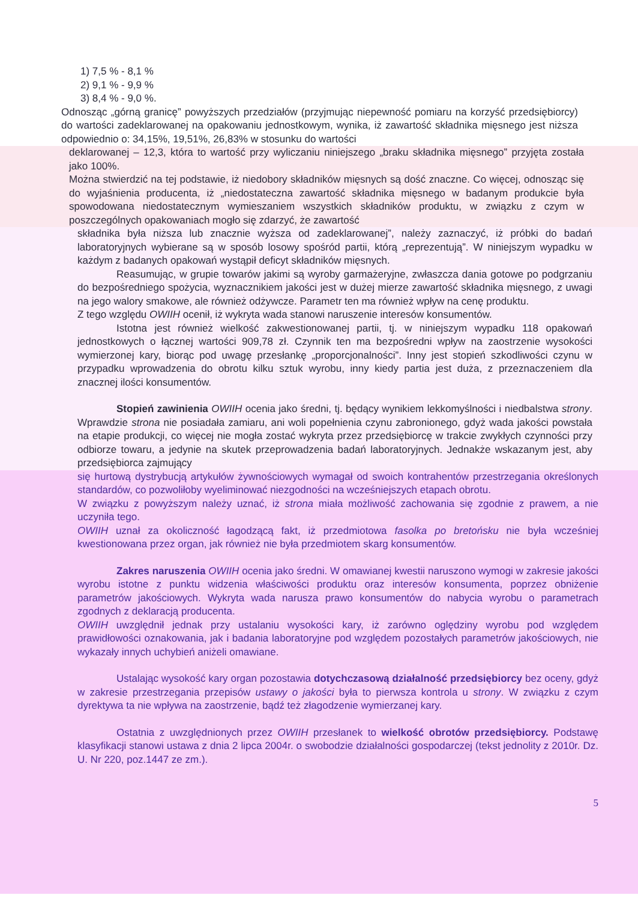1) 7,5 % - 8,1 %
2) 9,1 % - 9,9 %
3) 8,4 % - 9,0 %.
Odnosząc „górną granicę” powyższych przedziałów (przyjmując niepewność pomiaru na korzyść przedsiębiorcy) do wartości zadeklarowanej na opakowaniu jednostkowym, wynika, iż zawartość składnika mięsnego jest niższa odpowiednio o: 34,15%, 19,51%, 26,83% w stosunku do wartości
deklarowanej – 12,3, która to wartość przy wyliczaniu niniejszego „braku składnika mięsnego” przyjęta została jako 100%.
Można stwierdzić na tej podstawie, iż niedobory składników mięsnych są dość znaczne. Co więcej, odnosząc się do wyjaśnienia producenta, iż „niedostateczna zawartość składnika mięsnego w badanym produkcie była spowodowana niedostatecznym wymieszaniem wszystkich składników produktu, w związku z czym w poszczególnych opakowaniach mogło się zdarzyć, że zawartość
składnika była niższa lub znacznie wyższa od zadeklarowanej”, należy zaznaczyć, iż próbki do badań laboratoryjnych wybierane są w sposób losowy spośród partii, którą „reprezentują”. W niniejszym wypadku w każdym z badanych opakowań wystąpił deficyt składników mięsnych.
Reasumując, w grupie towarów jakimi są wyroby garmażeryjne, zwłaszcza dania gotowe po podgrzaniu do bezpośredniego spożycia, wyznacznikiem jakości jest w dużej mierze zawartość składnika mięsnego, z uwagi na jego walory smakowe, ale również odżywcze. Parametr ten ma również wpływ na cenę produktu.
Z tego względu OWIIH ocenił, iż wykryta wada stanowi naruszenie interesów konsumentów.
Istotna jest również wielkość zakwestionowanej partii, tj. w niniejszym wypadku 118 opakowań jednostkowych o łącznej wartości 909,78 zł. Czynnik ten ma bezpośredni wpływ na zaostrzenie wysokości wymierzonej kary, biorąc pod uwagę przesłankę „proporcjonalności”. Inny jest stopień szkodliwości czynu w przypadku wprowadzenia do obrotu kilku sztuk wyrobu, inny kiedy partia jest duża, z przeznaczeniem dla znacznej ilości konsumentów.
Stopień zawinienia OWIIH ocenia jako średni, tj. będący wynikiem lekkomyślności i niedbalstwa strony. Wprawdzie strona nie posiadała zamiaru, ani woli popełnienia czynu zabronionego, gdyż wada jakości powstała na etapie produkcji, co więcej nie mogła zostać wykryta przez przedsiębiorcę w trakcie zwykłych czynności przy odbiorze towaru, a jedynie na skutek przeprowadzenia badań laboratoryjnych. Jednakże wskazanym jest, aby przedsiębiorca zajmujący
się hurtową dystrybucją artykułów żywnościowych wymagał od swoich kontrahentów przestrzegania określonych standardów, co pozwoliłoby wyeliminować niezgodności na wcześniejszych etapach obrotu.
W związku z powyższym należy uznać, iż strona miała możliwość zachowania się zgodnie z prawem, a nie uczyniła tego.
OWIIH uznał za okoliczność łagodzącą fakt, iż przedmiotowa fasolka po bretońsku nie była wcześniej kwestionowana przez organ, jak również nie była przedmiotem skarg konsumentów.
Zakres naruszenia OWIIH ocenia jako średni. W omawianej kwestii naruszono wymogi w zakresie jakości wyrobu istotne z punktu widzenia właściwości produktu oraz interesów konsumenta, poprzez obniżenie parametrów jakościowych. Wykryta wada narusza prawo konsumentów do nabycia wyrobu o parametrach zgodnych z deklaracją producenta.
OWIIH uwzględnił jednak przy ustalaniu wysokości kary, iż zarówno oględziny wyrobu pod względem prawidłowości oznakowania, jak i badania laboratoryjne pod względem pozostałych parametrów jakościowych, nie wykazały innych uchybień aniżeli omawiane.
Ustalając wysokość kary organ pozostawia dotychczasową działalność przedsiębiorcy bez oceny, gdyż w zakresie przestrzegania przepisów ustawy o jakości była to pierwsza kontrola u strony. W związku z czym dyrektywa ta nie wpływa na zaostrzenie, bądź też złagodzenie wymierzanej kary.
Ostatnia z uwzględnionych przez OWIIH przesłanek to wielkość obrotów przedsiębiorcy. Podstawę klasyfikacji stanowi ustawa z dnia 2 lipca 2004r. o swobodzie działalności gospodarczej (tekst jednolity z 2010r. Dz. U. Nr 220, poz.1447 ze zm.).
5